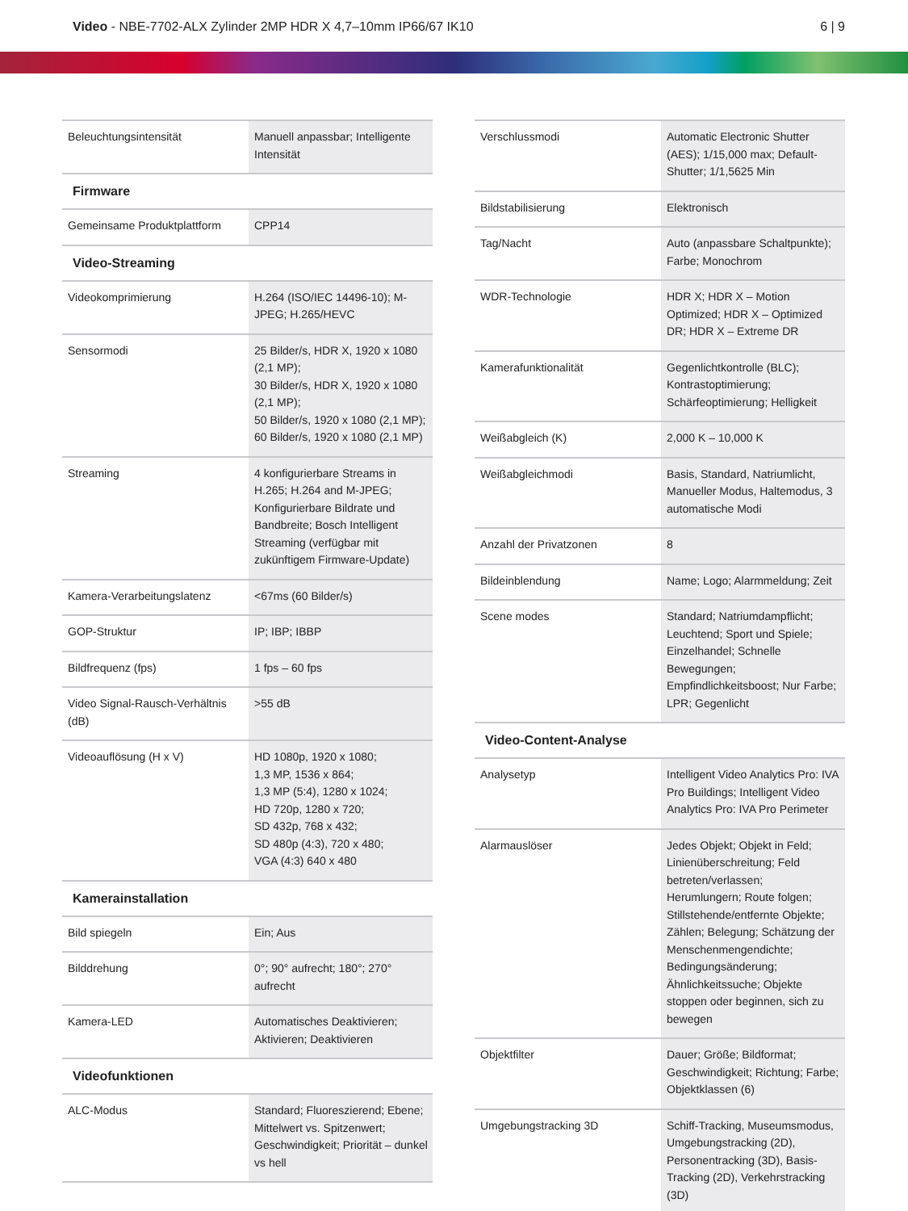Video - NBE-7702-ALX Zylinder 2MP HDR X 4,7–10mm IP66/67 IK10
6 | 9
| Beleuchtungsintensität | Manuell anpassbar; Intelligente Intensität |
Firmware
| Gemeinsame Produktplattform | CPP14 |
Video-Streaming
| Videokomprimierung | H.264 (ISO/IEC 14496-10); M-JPEG; H.265/HEVC |
| Sensormodi | 25 Bilder/s, HDR X, 1920 x 1080 (2,1 MP); 30 Bilder/s, HDR X, 1920 x 1080 (2,1 MP); 50 Bilder/s, 1920 x 1080 (2,1 MP); 60 Bilder/s, 1920 x 1080 (2,1 MP) |
| Streaming | 4 konfigurierbare Streams in H.265; H.264 and M-JPEG; Konfigurierbare Bildrate und Bandbreite; Bosch Intelligent Streaming (verfügbar mit zukünftigem Firmware-Update) |
| Kamera-Verarbeitungslatenz | <67ms (60 Bilder/s) |
| GOP-Struktur | IP; IBP; IBBP |
| Bildfrequenz (fps) | 1 fps – 60 fps |
| Video Signal-Rausch-Verhältnis (dB) | >55 dB |
| Videoauflösung (H x V) | HD 1080p, 1920 x 1080; 1,3 MP, 1536 x 864; 1,3 MP (5:4), 1280 x 1024; HD 720p, 1280 x 720; SD 432p, 768 x 432; SD 480p (4:3), 720 x 480; VGA (4:3) 640 x 480 |
Kamerainstallation
| Bild spiegeln | Ein; Aus |
| Bilddrehung | 0°; 90° aufrecht; 180°; 270° aufrecht |
| Kamera-LED | Automatisches Deaktivieren; Aktivieren; Deaktivieren |
Videofunktionen
| ALC-Modus | Standard; Fluoreszierend; Ebene; Mittelwert vs. Spitzenwert; Geschwindigkeit; Priorität – dunkel vs hell |
| Verschlussmodi | Automatic Electronic Shutter (AES); 1/15,000 max; Default-Shutter; 1/1,5625 Min |
| Bildstabilisierung | Elektronisch |
| Tag/Nacht | Auto (anpassbare Schaltpunkte); Farbe; Monochrom |
| WDR-Technologie | HDR X; HDR X – Motion Optimized; HDR X – Optimized DR; HDR X – Extreme DR |
| Kamerafunktionalität | Gegenlichtkontrolle (BLC); Kontrastoptimierung; Schärfeoptimierung; Helligkeit |
| Weißabgleich (K) | 2,000 K – 10,000 K |
| Weißabgleichmodi | Basis, Standard, Natriumlicht, Manueller Modus, Haltemodus, 3 automatische Modi |
| Anzahl der Privatzonen | 8 |
| Bildeinblendung | Name; Logo; Alarmmeldung; Zeit |
| Scene modes | Standard; Natriumdampflicht; Leuchtend; Sport und Spiele; Einzelhandel; Schnelle Bewegungen; Empfindlichkeitsboost; Nur Farbe; LPR; Gegenlicht |
Video-Content-Analyse
| Analysetyp | Intelligent Video Analytics Pro: IVA Pro Buildings; Intelligent Video Analytics Pro: IVA Pro Perimeter |
| Alarmauslöser | Jedes Objekt; Objekt in Feld; Linienüberschreitung; Feld betreten/verlassen; Herumlungern; Route folgen; Stillstehende/entfernte Objekte; Zählen; Belegung; Schätzung der Menschenmengendichte; Bedingungsänderung; Ähnlichkeitssuche; Objekte stoppen oder beginnen, sich zu bewegen |
| Objektfilter | Dauer; Größe; Bildformat; Geschwindigkeit; Richtung; Farbe; Objektklassen (6) |
| Umgebungstracking 3D | Schiff-Tracking, Museumsmodus, Umgebungstracking (2D), Personentracking (3D), Basis-Tracking (2D), Verkehrstracking (3D) |